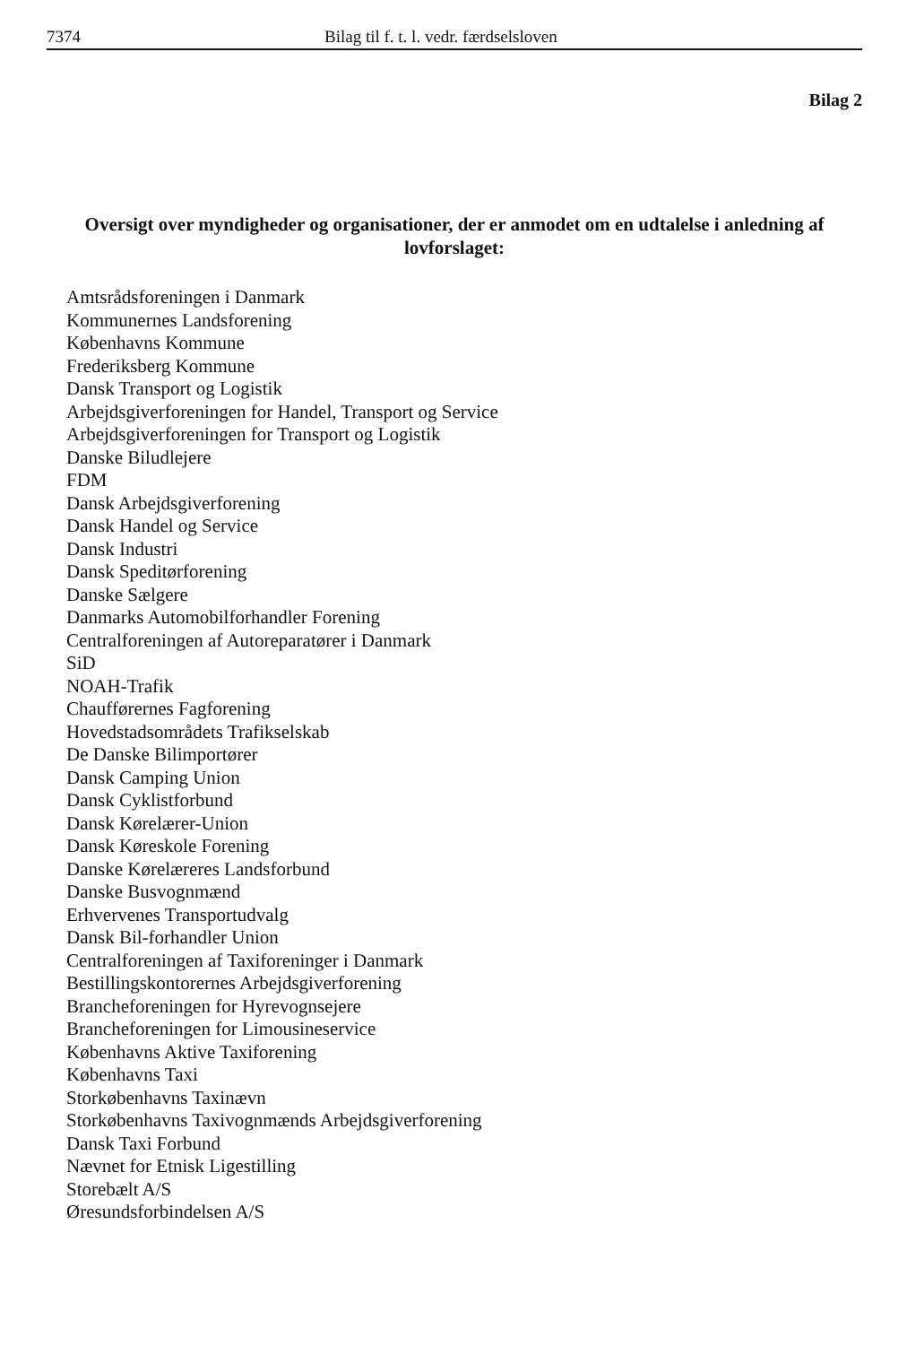7374 Bilag til f. t. l. vedr. færdselsloven
Bilag 2
Oversigt over myndigheder og organisationer, der er anmodet om en udtalelse i anledning af lovforslaget:
Amtsrådsforeningen i Danmark
Kommunernes Landsforening
Københavns Kommune
Frederiksberg Kommune
Dansk Transport og Logistik
Arbejdsgiverforeningen for Handel, Transport og Service
Arbejdsgiverforeningen for Transport og Logistik
Danske Biludlejere
FDM
Dansk Arbejdsgiverforening
Dansk Handel og Service
Dansk Industri
Dansk Speditørforening
Danske Sælgere
Danmarks Automobilforhandler Forening
Centralforeningen af Autoreparatører i Danmark
SiD
NOAH-Trafik
Chaufførernes Fagforening
Hovedstadsområdets Trafikselskab
De Danske Bilimportører
Dansk Camping Union
Dansk Cyklistforbund
Dansk Kørelærer-Union
Dansk Køreskole Forening
Danske Kørelæreres Landsforbund
Danske Busvognmænd
Erhvervenes Transportudvalg
Dansk Bil-forhandler Union
Centralforeningen af Taxiforeninger i Danmark
Bestillingskontorernes Arbejdsgiverforening
Brancheforeningen for Hyrevognsejere
Brancheforeningen for Limousineservice
Københavns Aktive Taxiforening
Københavns Taxi
Storkøbenhavns Taxinævn
Storkøbenhavns Taxivognmænds Arbejdsgiverforening
Dansk Taxi Forbund
Nævnet for Etnisk Ligestilling
Storebælt A/S
Øresundsforbindelsen A/S